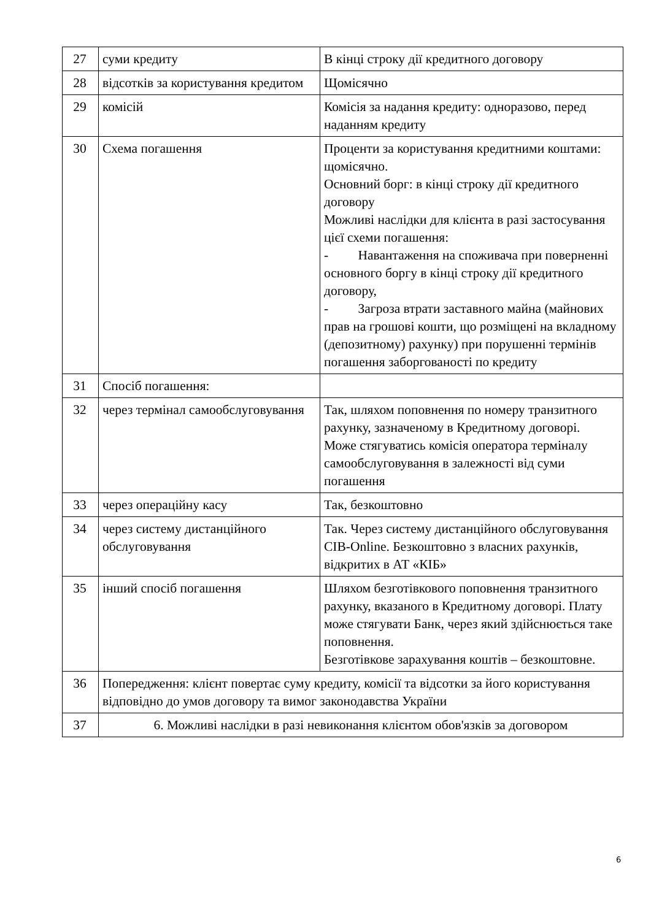| 27 | суми кредиту | В кінці строку дії кредитного договору |
| 28 | відсотків за користування кредитом | Щомісячно |
| 29 | комісій | Комісія за надання кредиту: одноразово, перед наданням кредиту |
| 30 | Схема погашення | Проценти за користування кредитними коштами: щомісячно. Основний борг: в кінці строку дії кредитного договору Можливі наслідки для клієнта в разі застосування цієї схеми погашення: - Навантаження на споживача при поверненні основного боргу в кінці строку дії кредитного договору, - Загроза втрати заставного майна (майнових прав на грошові кошти, що розміщені на вкладному (депозитному) рахунку) при порушенні термінів погашення заборгованості по кредиту |
| 31 | Спосіб погашення: | |
| 32 | через термінал самообслуговування | Так, шляхом поповнення по номеру транзитного рахунку, зазначеному в Кредитному договорі. Може стягуватись комісія оператора терміналу самообслуговування в залежності від суми погашення |
| 33 | через операційну касу | Так, безкоштовно |
| 34 | через систему дистанційного обслуговування | Так. Через систему дистанційного обслуговування CIB-Online. Безкоштовно з власних рахунків, відкритих в АТ «КІБ» |
| 35 | інший спосіб погашення | Шляхом безготівкового поповнення транзитного рахунку, вказаного в Кредитному договорі. Плату може стягувати Банк, через який здійснюється таке поповнення. Безготівкове зарахування коштів – безкоштовне. |
| 36 | Попередження: клієнт повертає суму кредиту, комісії та відсотки за його користування відповідно до умов договору та вимог законодавства України | |
| 37 | 6. Можливі наслідки в разі невиконання клієнтом обов'язків за договором | |
6